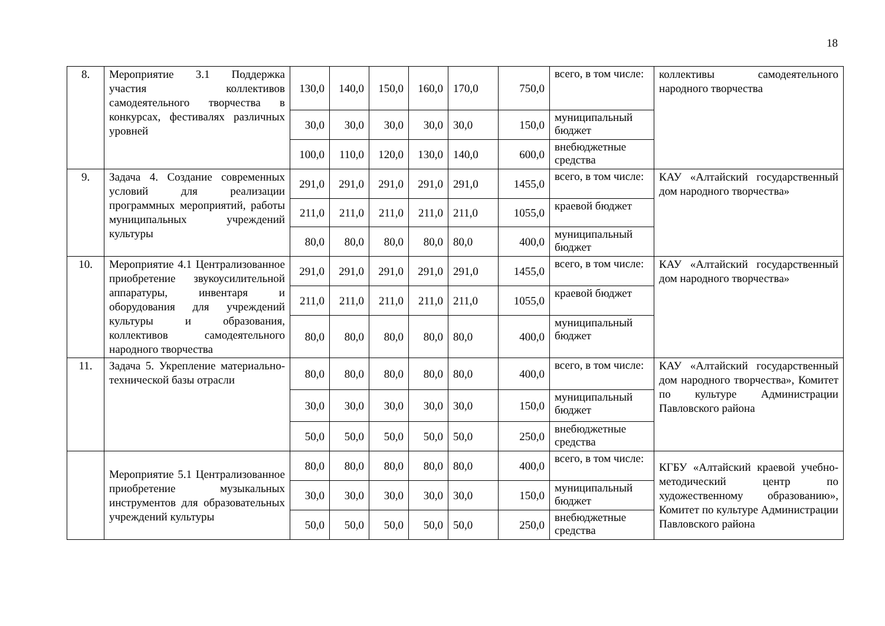18
| 8. | Мероприятие 3.1 Поддержка участия коллективов самодеятельного творчества в конкурсах, фестивалях различных уровней | 130,0 | 140,0 | 150,0 | 160,0 | 170,0 | 750,0 | всего, в том числе: | коллективы самодеятельного народного творчества |
| | | 30,0 | 30,0 | 30,0 | 30,0 | 30,0 | 150,0 | муниципальный бюджет | |
| | | 100,0 | 110,0 | 120,0 | 130,0 | 140,0 | 600,0 | внебюджетные средства | |
| 9. | Задача 4. Создание современных условий для реализации программных мероприятий, работы муниципальных учреждений культуры | 291,0 | 291,0 | 291,0 | 291,0 | 291,0 | 1455,0 | всего, в том числе: | КАУ «Алтайский государственный дом народного творчества» |
| | | 211,0 | 211,0 | 211,0 | 211,0 | 211,0 | 1055,0 | краевой бюджет | |
| | | 80,0 | 80,0 | 80,0 | 80,0 | 80,0 | 400,0 | муниципальный бюджет | |
| 10. | Мероприятие 4.1 Централизованное приобретение звукоусилительной аппаратуры, инвентаря и оборудования для учреждений культуры и образования, коллективов самодеятельного народного творчества | 291,0 | 291,0 | 291,0 | 291,0 | 291,0 | 1455,0 | всего, в том числе: | КАУ «Алтайский государственный дом народного творчества» |
| | | 211,0 | 211,0 | 211,0 | 211,0 | 211,0 | 1055,0 | краевой бюджет | |
| | | 80,0 | 80,0 | 80,0 | 80,0 | 80,0 | 400,0 | муниципальный бюджет | |
| 11. | Задача 5. Укрепление материально-технической базы отрасли | 80,0 | 80,0 | 80,0 | 80,0 | 80,0 | 400,0 | всего, в том числе: | КАУ «Алтайский государственный дом народного творчества», Комитет по культуре Администрации Павловского района |
| | | 30,0 | 30,0 | 30,0 | 30,0 | 30,0 | 150,0 | муниципальный бюджет | |
| | | 50,0 | 50,0 | 50,0 | 50,0 | 50,0 | 250,0 | внебюджетные средства | |
| | Мероприятие 5.1 Централизованное приобретение музыкальных инструментов для образовательных учреждений культуры | 80,0 | 80,0 | 80,0 | 80,0 | 80,0 | 400,0 | всего, в том числе: | КГБУ «Алтайский краевой учебно-методический центр по художественному образованию», Комитет по культуре Администрации Павловского района |
| | | 30,0 | 30,0 | 30,0 | 30,0 | 30,0 | 150,0 | муниципальный бюджет | |
| | | 50,0 | 50,0 | 50,0 | 50,0 | 50,0 | 250,0 | внебюджетные средства | |